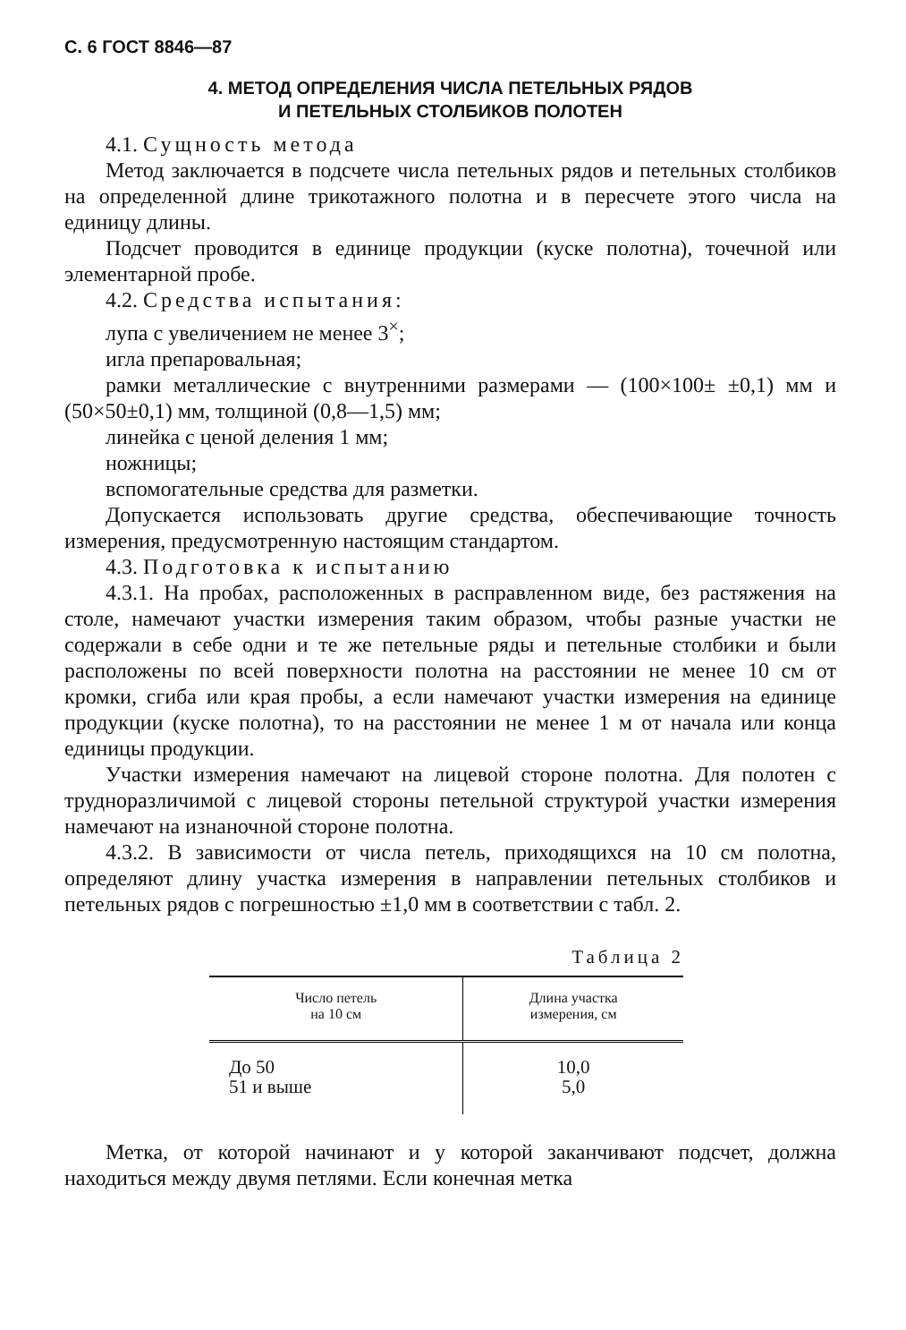С. 6 ГОСТ 8846—87
4. МЕТОД ОПРЕДЕЛЕНИЯ ЧИСЛА ПЕТЕЛЬНЫХ РЯДОВ
И ПЕТЕЛЬНЫХ СТОЛБИКОВ ПОЛОТЕН
4.1. Сущность метода
Метод заключается в подсчете числа петельных рядов и петельных столбиков на определенной длине трикотажного полотна и в пересчете этого числа на единицу длины.
Подсчет проводится в единице продукции (куске полотна), точечной или элементарной пробе.
4.2. Средства испытания:
лупа с увеличением не менее 3<sup>×</sup>;
игла препаровальная;
рамки металлические с внутренними размерами — (100×100± ±0,1) мм и (50×50±0,1) мм, толщиной (0,8—1,5) мм;
линейка с ценой деления 1 мм;
ножницы;
вспомогательные средства для разметки.
Допускается использовать другие средства, обеспечивающие точность измерения, предусмотренную настоящим стандартом.
4.3. Подготовка к испытанию
4.3.1. На пробах, расположенных в расправленном виде, без растяжения на столе, намечают участки измерения таким образом, чтобы разные участки не содержали в себе одни и те же петельные ряды и петельные столбики и были расположены по всей поверхности полотна на расстоянии не менее 10 см от кромки, сгиба или края пробы, а если намечают участки измерения на единице продукции (куске полотна), то на расстоянии не менее 1 м от начала или конца единицы продукции.
Участки измерения намечают на лицевой стороне полотна. Для полотен с трудноразличимой с лицевой стороны петельной структурой участки измерения намечают на изнаночной стороне полотна.
4.3.2. В зависимости от числа петель, приходящихся на 10 см полотна, определяют длину участка измерения в направлении петельных столбиков и петельных рядов с погрешностью ±1,0 мм в соответствии с табл. 2.
Таблица 2
| Число петель на 10 см | Длина участка измерения, см |
| --- | --- |
| До 50 51 и выше | 10,0 5,0 |
Метка, от которой начинают и у которой заканчивают подсчет, должна находиться между двумя петлями. Если конечная метка